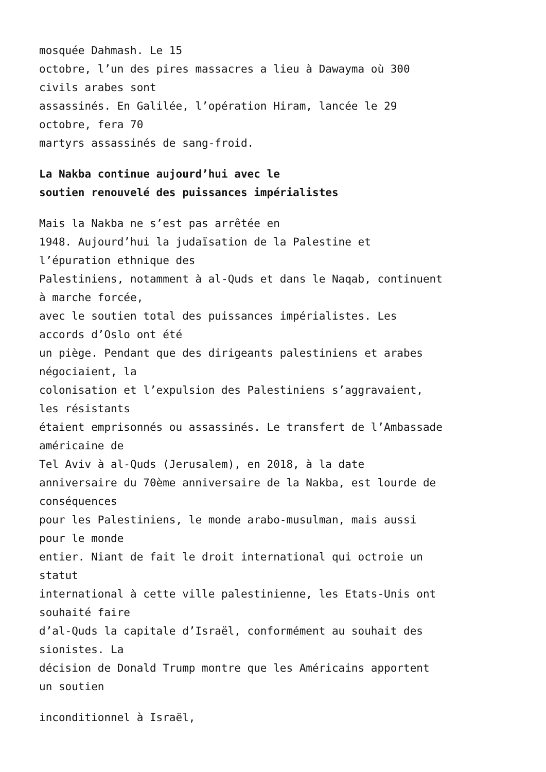mosquée Dahmash. Le 15
octobre, l’un des pires massacres a lieu à Dawayma où 300
civils arabes sont
assassinés. En Galilée, l’opération Hiram, lancée le 29
octobre, fera 70
martyrs assassinés de sang-froid.
La Nakba continue aujourd’hui avec le
soutien renouvelé des puissances impérialistes
Mais la Nakba ne s’est pas arrêtée en
1948. Aujourd’hui la judaïsation de la Palestine et
l’épuration ethnique des
Palestiniens, notamment à al-Quds et dans le Naqab, continuent
à marche forcée,
avec le soutien total des puissances impérialistes. Les
accords d’Oslo ont été
un piège. Pendant que des dirigeants palestiniens et arabes
négociaient, la
colonisation et l’expulsion des Palestiniens s’aggravaient,
les résistants
étaient emprisonnés ou assassinés. Le transfert de l’Ambassade
américaine de
Tel Aviv à al-Quds (Jerusalem), en 2018, à la date
anniversaire du 70ème anniversaire de la Nakba, est lourde de
conséquences
pour les Palestiniens, le monde arabo-musulman, mais aussi
pour le monde
entier. Niant de fait le droit international qui octroie un
statut
international à cette ville palestinienne, les Etats-Unis ont
souhaité faire
d’al-Quds la capitale d’Israël, conformément au souhait des
sionistes. La
décision de Donald Trump montre que les Américains apportent
un soutien
inconditionnel à Israël,